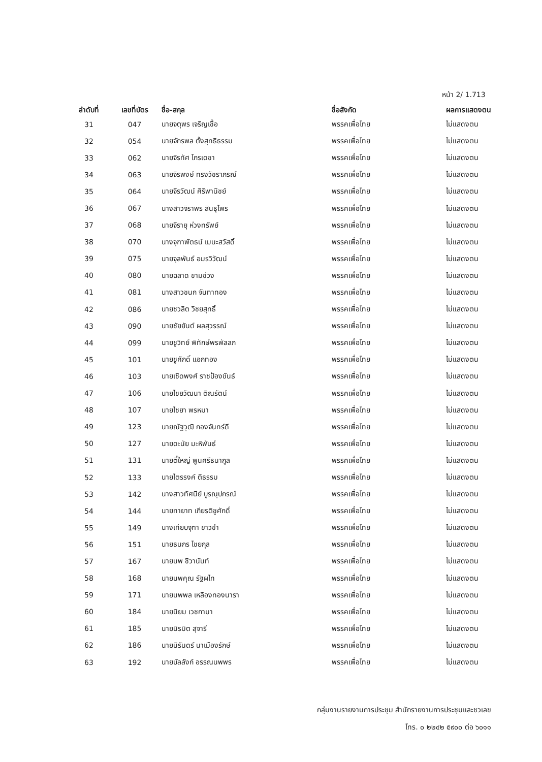หน้า 2/ 1.713
| ลำดับที่ | เลขที่บัตร | ชื่อ-สกุล | ชื่อสังกัด | ผลการแสดงตน |
| --- | --- | --- | --- | --- |
| 31 | 047 | นายจตุพร เจริญเชื้อ | พรรคเพื่อไทย | ไม่แสดงตน |
| 32 | 054 | นายจักรพล ตั้งสุทธิธรรม | พรรคเพื่อไทย | ไม่แสดงตน |
| 33 | 062 | นายจิรทัศ ไกรเดชา | พรรคเพื่อไทย | ไม่แสดงตน |
| 34 | 063 | นายจิรพงษ์ ทรงวัชราภรณ์ | พรรคเพื่อไทย | ไม่แสดงตน |
| 35 | 064 | นายจิรวัฒน์ ศิริพานิชย์ | พรรคเพื่อไทย | ไม่แสดงตน |
| 36 | 067 | นางสาวจิราพร สินธุไพร | พรรคเพื่อไทย | ไม่แสดงตน |
| 37 | 068 | นายจิรายุ ห่วงทรัพย์ | พรรคเพื่อไทย | ไม่แสดงตน |
| 38 | 070 | นางจุฑาพัตธน์ เมนะสวัสดิ์ | พรรคเพื่อไทย | ไม่แสดงตน |
| 39 | 075 | นายจุลพันธ์ อมรวิวัฒน์ | พรรคเพื่อไทย | ไม่แสดงตน |
| 40 | 080 | นายฉลาด ขามช่วง | พรรคเพื่อไทย | ไม่แสดงตน |
| 41 | 081 | นางสาวชนก จันทาทอง | พรรคเพื่อไทย | ไม่แสดงตน |
| 42 | 086 | นายชวลิต วิชยสุทธิ์ | พรรคเพื่อไทย | ไม่แสดงตน |
| 43 | 090 | นายชัยยันต์ ผลสุวรรณ์ | พรรคเพื่อไทย | ไม่แสดงตน |
| 44 | 099 | นายชูวิทย์ พิทักษ์พรพัลลภ | พรรคเพื่อไทย | ไม่แสดงตน |
| 45 | 101 | นายชูศักดิ์ แอกทอง | พรรคเพื่อไทย | ไม่แสดงตน |
| 46 | 103 | นายเชิดพงศ์ ราชป้องขันธ์ | พรรคเพื่อไทย | ไม่แสดงตน |
| 47 | 106 | นายไชยวัฒนา ติณรัตน์ | พรรคเพื่อไทย | ไม่แสดงตน |
| 48 | 107 | นายไชยา พรหมา | พรรคเพื่อไทย | ไม่แสดงตน |
| 49 | 123 | นายณัฐวุฒิ กองจันทร์ดี | พรรคเพื่อไทย | ไม่แสดงตน |
| 50 | 127 | นายดะนัย มะหิพันธ์ | พรรคเพื่อไทย | ไม่แสดงตน |
| 51 | 131 | นายตี๋ใหญ่ พูนศรีธนากูล | พรรคเพื่อไทย | ไม่แสดงตน |
| 52 | 133 | นายไตรรงค์ ติธรรม | พรรคเพื่อไทย | ไม่แสดงตน |
| 53 | 142 | นางสาวทัศนีย์ บูรณุปกรณ์ | พรรคเพื่อไทย | ไม่แสดงตน |
| 54 | 144 | นายทายาท เกียรติชูศักดิ์ | พรรคเพื่อไทย | ไม่แสดงตน |
| 55 | 149 | นางเทียบจุฑา ขาวขำ | พรรคเพื่อไทย | ไม่แสดงตน |
| 56 | 151 | นายธนกร ไชยกุล | พรรคเพื่อไทย | ไม่แสดงตน |
| 57 | 167 | นายนพ ชีวานันท์ | พรรคเพื่อไทย | ไม่แสดงตน |
| 58 | 168 | นายนพคุณ รัฐผไท | พรรคเพื่อไทย | ไม่แสดงตน |
| 59 | 171 | นายนพพล เหลืองทองนารา | พรรคเพื่อไทย | ไม่แสดงตน |
| 60 | 184 | นายนิยม เวชกามา | พรรคเพื่อไทย | ไม่แสดงตน |
| 61 | 185 | นายนิรมิต สุจารี | พรรคเพื่อไทย | ไม่แสดงตน |
| 62 | 186 | นายนิรันดร์ นาเมืองรักษ์ | พรรคเพื่อไทย | ไม่แสดงตน |
| 63 | 192 | นายบัลลังก์ อรรณนพพร | พรรคเพื่อไทย | ไม่แสดงตน |
กลุ่มงานรายงานการประชุม สำนักรายงานการประชุมและชวเลข
โทร. ๐ ๒๒๔๒ ๕๙๐๐ ต่อ ๖๐๑๑